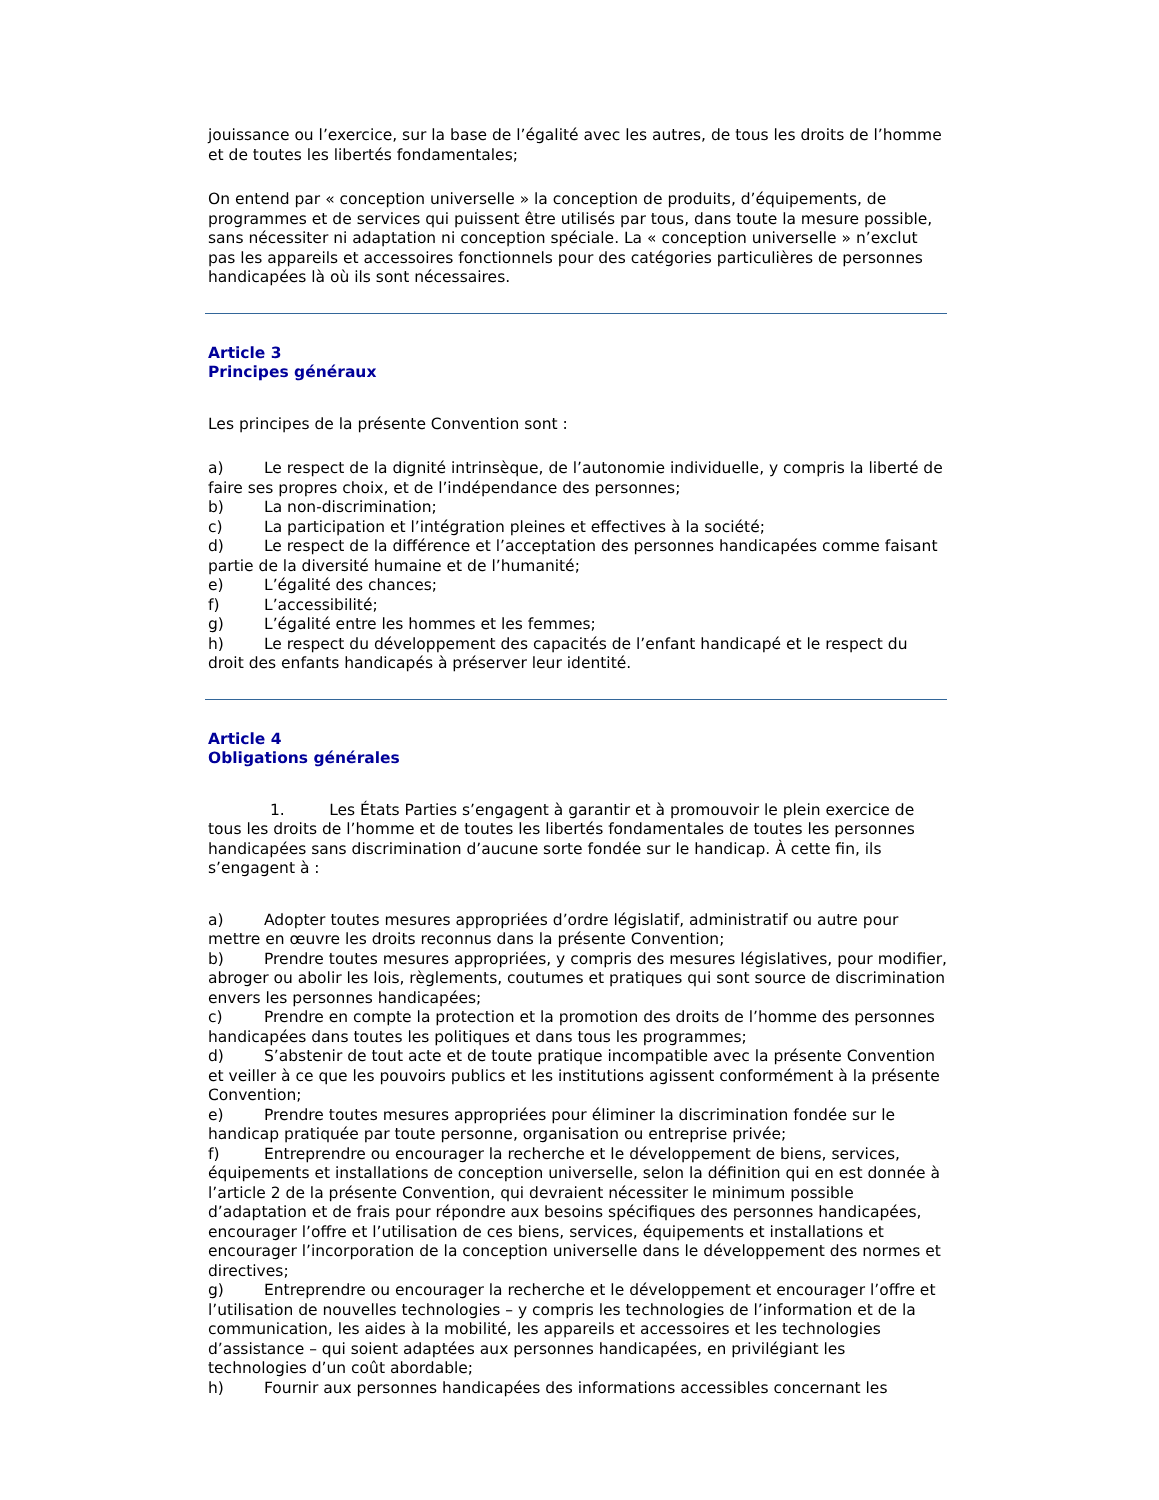jouissance ou l’exercice, sur la base de l’égalité avec les autres, de tous les droits de l’homme et de toutes les libertés fondamentales;
On entend par « conception universelle » la conception de produits, d’équipements, de programmes et de services qui puissent être utilisés par tous, dans toute la mesure possible, sans nécessiter ni adaptation ni conception spéciale. La « conception universelle » n’exclut pas les appareils et accessoires fonctionnels pour des catégories particulières de personnes handicapées là où ils sont nécessaires.
Article 3
Principes généraux
Les principes de la présente Convention sont :
a) Le respect de la dignité intrinsèque, de l’autonomie individuelle, y compris la liberté de faire ses propres choix, et de l’indépendance des personnes;
b) La non-discrimination;
c) La participation et l’intégration pleines et effectives à la société;
d) Le respect de la différence et l’acceptation des personnes handicapées comme faisant partie de la diversité humaine et de l’humanité;
e) L’égalité des chances;
f) L’accessibilité;
g) L’égalité entre les hommes et les femmes;
h) Le respect du développement des capacités de l’enfant handicapé et le respect du droit des enfants handicapés à préserver leur identité.
Article 4
Obligations générales
1. Les États Parties s’engagent à garantir et à promouvoir le plein exercice de tous les droits de l’homme et de toutes les libertés fondamentales de toutes les personnes handicapées sans discrimination d’aucune sorte fondée sur le handicap. À cette fin, ils s’engagent à :
a) Adopter toutes mesures appropriées d’ordre législatif, administratif ou autre pour mettre en œuvre les droits reconnus dans la présente Convention;
b) Prendre toutes mesures appropriées, y compris des mesures législatives, pour modifier, abroger ou abolir les lois, règlements, coutumes et pratiques qui sont source de discrimination envers les personnes handicapées;
c) Prendre en compte la protection et la promotion des droits de l’homme des personnes handicapées dans toutes les politiques et dans tous les programmes;
d) S’abstenir de tout acte et de toute pratique incompatible avec la présente Convention et veiller à ce que les pouvoirs publics et les institutions agissent conformément à la présente Convention;
e) Prendre toutes mesures appropriées pour éliminer la discrimination fondée sur le handicap pratiquée par toute personne, organisation ou entreprise privée;
f) Entreprendre ou encourager la recherche et le développement de biens, services, équipements et installations de conception universelle, selon la définition qui en est donnée à l’article 2 de la présente Convention, qui devraient nécessiter le minimum possible d’adaptation et de frais pour répondre aux besoins spécifiques des personnes handicapées, encourager l’offre et l’utilisation de ces biens, services, équipements et installations et encourager l’incorporation de la conception universelle dans le développement des normes et directives;
g) Entreprendre ou encourager la recherche et le développement et encourager l’offre et l’utilisation de nouvelles technologies – y compris les technologies de l’information et de la communication, les aides à la mobilité, les appareils et accessoires et les technologies d’assistance – qui soient adaptées aux personnes handicapées, en privilégiant les technologies d’un coût abordable;
h) Fournir aux personnes handicapées des informations accessibles concernant les